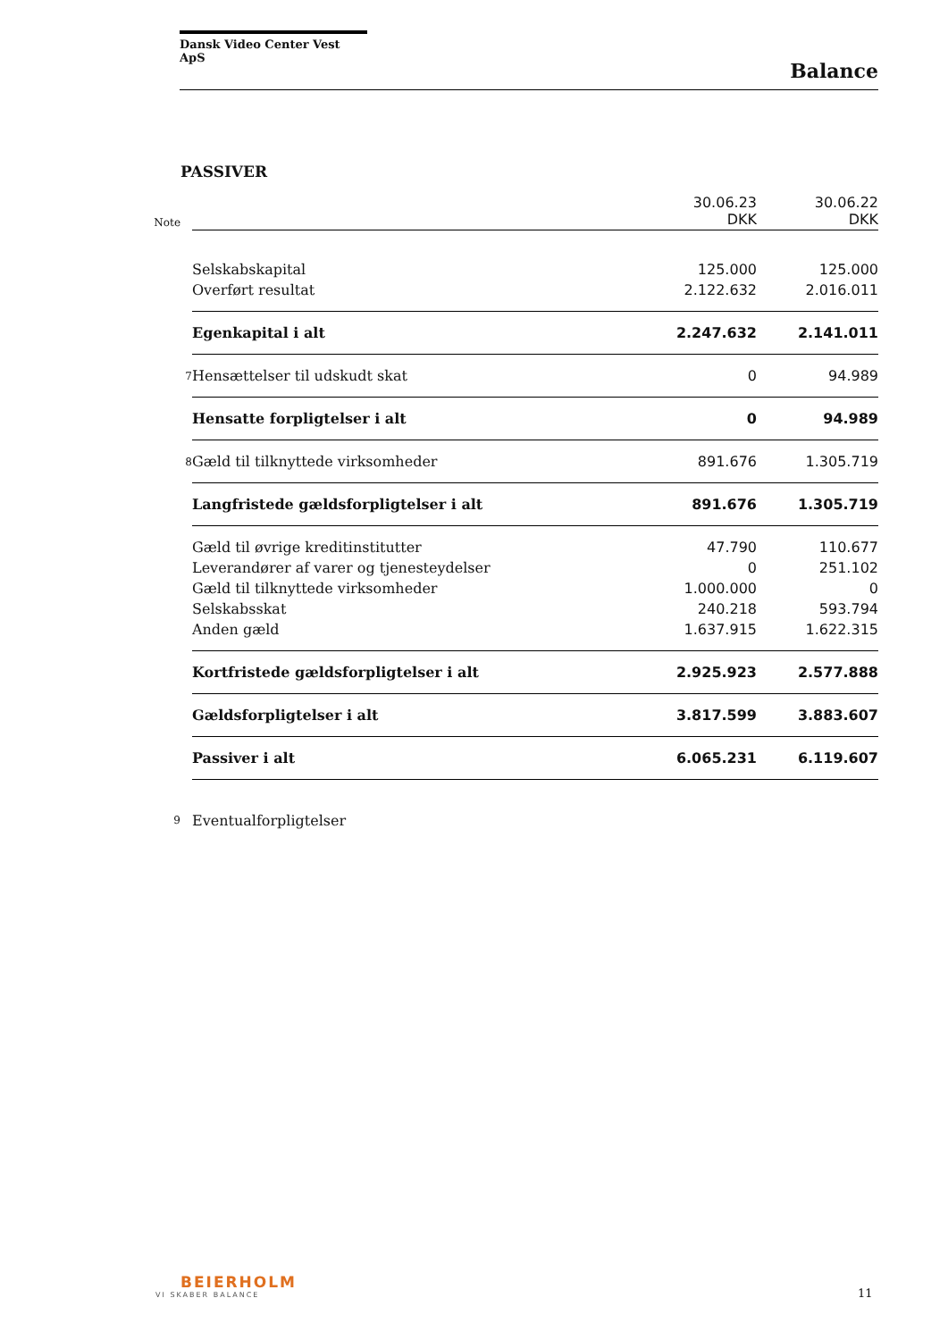Dansk Video Center Vest ApS
Balance
PASSIVER
| Note | | 30.06.23 DKK | 30.06.22 DKK |
| --- | --- | --- | --- |
| | Selskabskapital | 125.000 | 125.000 |
| | Overført resultat | 2.122.632 | 2.016.011 |
| | Egenkapital i alt | 2.247.632 | 2.141.011 |
| 7 | Hensættelser til udskudt skat | 0 | 94.989 |
| | Hensatte forpligtelser i alt | 0 | 94.989 |
| 8 | Gæld til tilknyttede virksomheder | 891.676 | 1.305.719 |
| | Langfristede gældsforpligtelser i alt | 891.676 | 1.305.719 |
| | Gæld til øvrige kreditinstitutter | 47.790 | 110.677 |
| | Leverandører af varer og tjenesteydelser | 0 | 251.102 |
| | Gæld til tilknyttede virksomheder | 1.000.000 | 0 |
| | Selskabsskat | 240.218 | 593.794 |
| | Anden gæld | 1.637.915 | 1.622.315 |
| | Kortfristede gældsforpligtelser i alt | 2.925.923 | 2.577.888 |
| | Gældsforpligtelser i alt | 3.817.599 | 3.883.607 |
| | Passiver i alt | 6.065.231 | 6.119.607 |
| 9 | Eventualforpligtelser | | |
BEIERHOLM
VI SKABER BALANCE
11